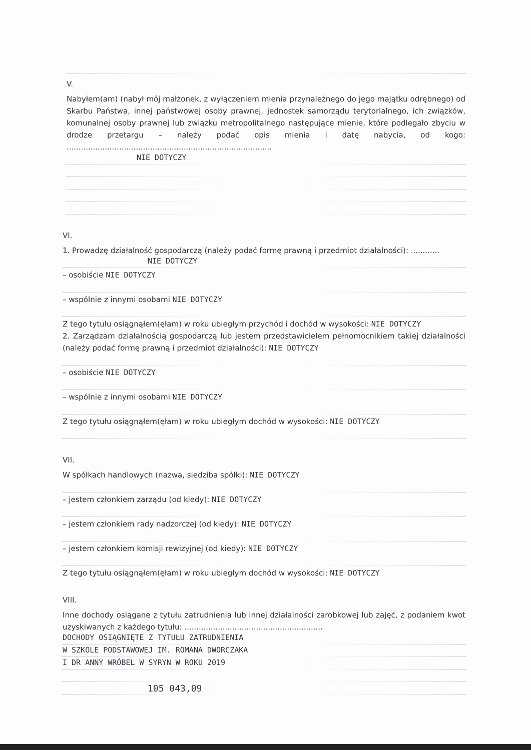V.
Nabyłem(am) (nabył mój małżonek, z wyłączeniem mienia przynależnego do jego majątku odrębnego) od Skarbu Państwa, innej państwowej osoby prawnej, jednostek samorządu terytorialnego, ich związków, komunalnej osoby prawnej lub związku metropolitalnego następujące mienie, które podlegało zbyciu w drodze przetargu – należy podać opis mienia i datę nabycia, od kogo: ......................................................................................
NIE DOTYCZY
VI.
1. Prowadzę działalność gospodarczą (należy podać formę prawną i przedmiot działalności): ............
NIE DOTYCZY
– osobiście NIE DOTYCZY
– wspólnie z innymi osobami NIE DOTYCZY
Z tego tytułu osiągnąłem(ęłam) w roku ubiegłym przychód i dochód w wysokości: NIE DOTYCZY
2. Zarządzam działalnością gospodarczą lub jestem przedstawicielem pełnomocnikiem takiej działalności (należy podać formę prawną i przedmiot działalności): NIE DOTYCZY
– osobiście NIE DOTYCZY
– wspólnie z innymi osobami NIE DOTYCZY
Z tego tytułu osiągnąłem(ęłam) w roku ubiegłym dochód w wysokości: NIE DOTYCZY
VII.
W spółkach handlowych (nazwa, siedziba spółki): NIE DOTYCZY
– jestem członkiem zarządu (od kiedy): NIE DOTYCZY
– jestem członkiem rady nadzorczej (od kiedy): NIE DOTYCZY
– jestem członkiem komisji rewizyjnej (od kiedy): NIE DOTYCZY
Z tego tytułu osiągnąłem(ęłam) w roku ubiegłym dochód w wysokości: NIE DOTYCZY
VIII.
Inne dochody osiągane z tytułu zatrudnienia lub innej działalności zarobkowej lub zajęć, z podaniem kwot uzyskiwanych z każdego tytułu: ..........................................................
DOCHODY OSIĄGNIĘTE Z TYTUŁU ZATRUDNIENIA
W SZKOLE PODSTAWOWEJ IM. ROMANA DWORCZAKA
I DR ANNY WRÓBEL W SYRYN W ROKU 2019
105 043,09